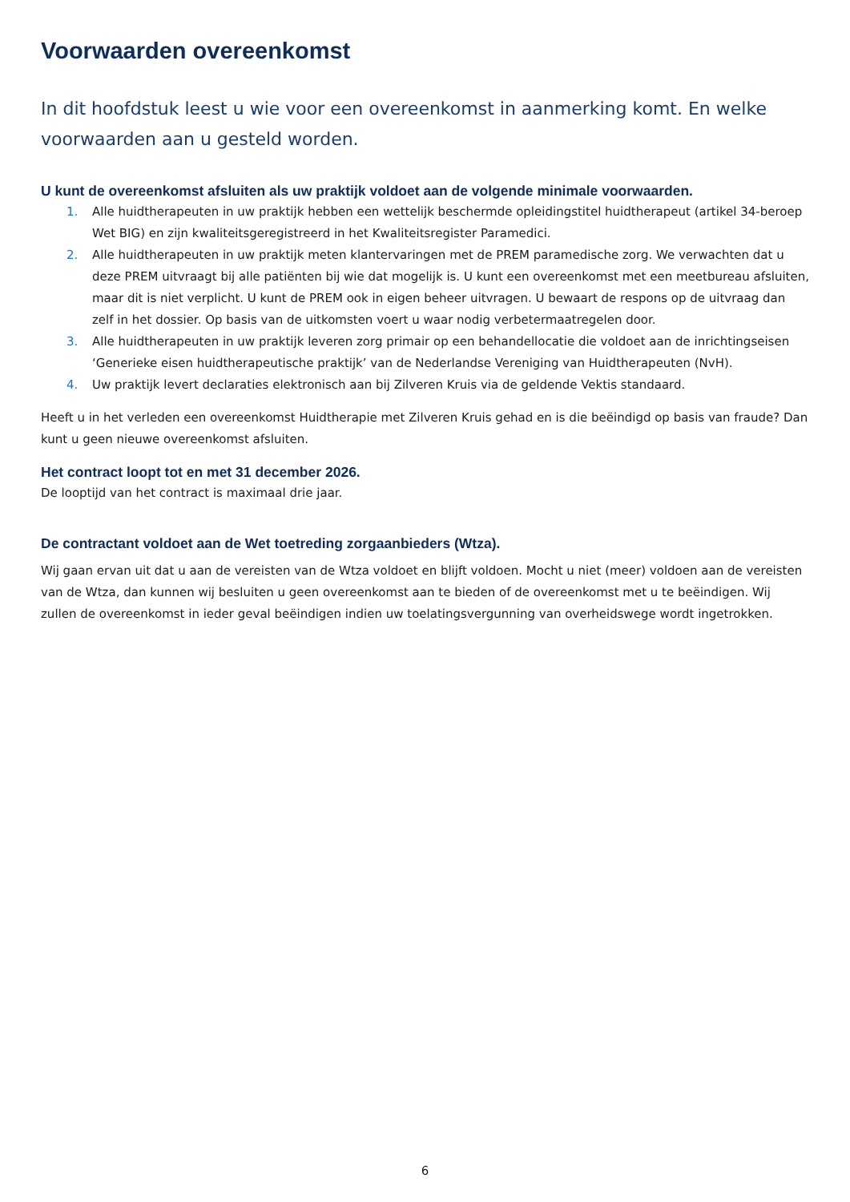Voorwaarden overeenkomst
In dit hoofdstuk leest u wie voor een overeenkomst in aanmerking komt. En welke voorwaarden aan u gesteld worden.
U kunt de overeenkomst afsluiten als uw praktijk voldoet aan de volgende minimale voorwaarden.
1. Alle huidtherapeuten in uw praktijk hebben een wettelijk beschermde opleidingstitel huidtherapeut (artikel 34-beroep Wet BIG) en zijn kwaliteitsgeregistreerd in het Kwaliteitsregister Paramedici.
2. Alle huidtherapeuten in uw praktijk meten klantervaringen met de PREM paramedische zorg. We verwachten dat u deze PREM uitvraagt bij alle patiënten bij wie dat mogelijk is. U kunt een overeenkomst met een meetbureau afsluiten, maar dit is niet verplicht. U kunt de PREM ook in eigen beheer uitvragen. U bewaart de respons op de uitvraag dan zelf in het dossier. Op basis van de uitkomsten voert u waar nodig verbetermaatregelen door.
3. Alle huidtherapeuten in uw praktijk leveren zorg primair op een behandellocatie die voldoet aan de inrichtingseisen ‘Generieke eisen huidtherapeutische praktijk’ van de Nederlandse Vereniging van Huidtherapeuten (NvH).
4. Uw praktijk levert declaraties elektronisch aan bij Zilveren Kruis via de geldende Vektis standaard.
Heeft u in het verleden een overeenkomst Huidtherapie met Zilveren Kruis gehad en is die beëindigd op basis van fraude? Dan kunt u geen nieuwe overeenkomst afsluiten.
Het contract loopt tot en met 31 december 2026.
De looptijd van het contract is maximaal drie jaar.
De contractant voldoet aan de Wet toetreding zorgaanbieders (Wtza).
Wij gaan ervan uit dat u aan de vereisten van de Wtza voldoet en blijft voldoen. Mocht u niet (meer) voldoen aan de vereisten van de Wtza, dan kunnen wij besluiten u geen overeenkomst aan te bieden of de overeenkomst met u te beëindigen. Wij zullen de overeenkomst in ieder geval beëindigen indien uw toelatingsvergunning van overheidswege wordt ingetrokken.
6